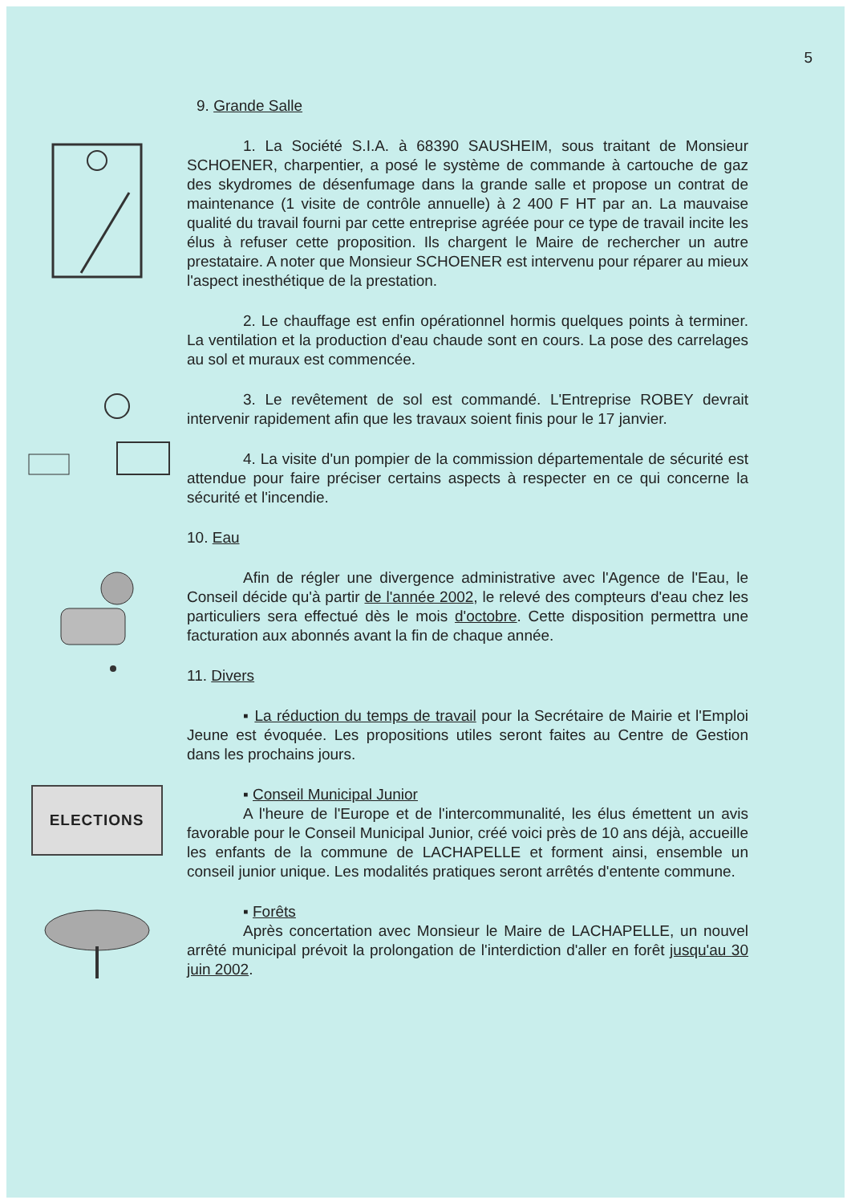5
9. Grande Salle
1. La Société S.I.A. à 68390 SAUSHEIM, sous traitant de Monsieur SCHOENER, charpentier, a posé le système de commande à cartouche de gaz des skydromes de désenfumage dans la grande salle et propose un contrat de maintenance (1 visite de contrôle annuelle) à 2 400 F HT par an. La mauvaise qualité du travail fourni par cette entreprise agréée pour ce type de travail incite les élus à refuser cette proposition. Ils chargent le Maire de rechercher un autre prestataire. A noter que Monsieur SCHOENER est intervenu pour réparer au mieux l'aspect inesthétique de la prestation.
2. Le chauffage est enfin opérationnel hormis quelques points à terminer. La ventilation et la production d'eau chaude sont en cours. La pose des carrelages au sol et muraux est commencée.
3. Le revêtement de sol est commandé. L'Entreprise ROBEY devrait intervenir rapidement afin que les travaux soient finis pour le 17 janvier.
4. La visite d'un pompier de la commission départementale de sécurité est attendue pour faire préciser certains aspects à respecter en ce qui concerne la sécurité et l'incendie.
10. Eau
Afin de régler une divergence administrative avec l'Agence de l'Eau, le Conseil décide qu'à partir de l'année 2002, le relevé des compteurs d'eau chez les particuliers sera effectué dès le mois d'octobre. Cette disposition permettra une facturation aux abonnés avant la fin de chaque année.
11. Divers
▪ La réduction du temps de travail pour la Secrétaire de Mairie et l'Emploi Jeune est évoquée. Les propositions utiles seront faites au Centre de Gestion dans les prochains jours.
ELECTIONS
▪ Conseil Municipal Junior
A l'heure de l'Europe et de l'intercommunalité, les élus émettent un avis favorable pour le Conseil Municipal Junior, créé voici près de 10 ans déjà, accueille les enfants de la commune de LACHAPELLE et forment ainsi, ensemble un conseil junior unique. Les modalités pratiques seront arrêtés d'entente commune.
▪ Forêts
Après concertation avec Monsieur le Maire de LACHAPELLE, un nouvel arrêté municipal prévoit la prolongation de l'interdiction d'aller en forêt jusqu'au 30 juin 2002.